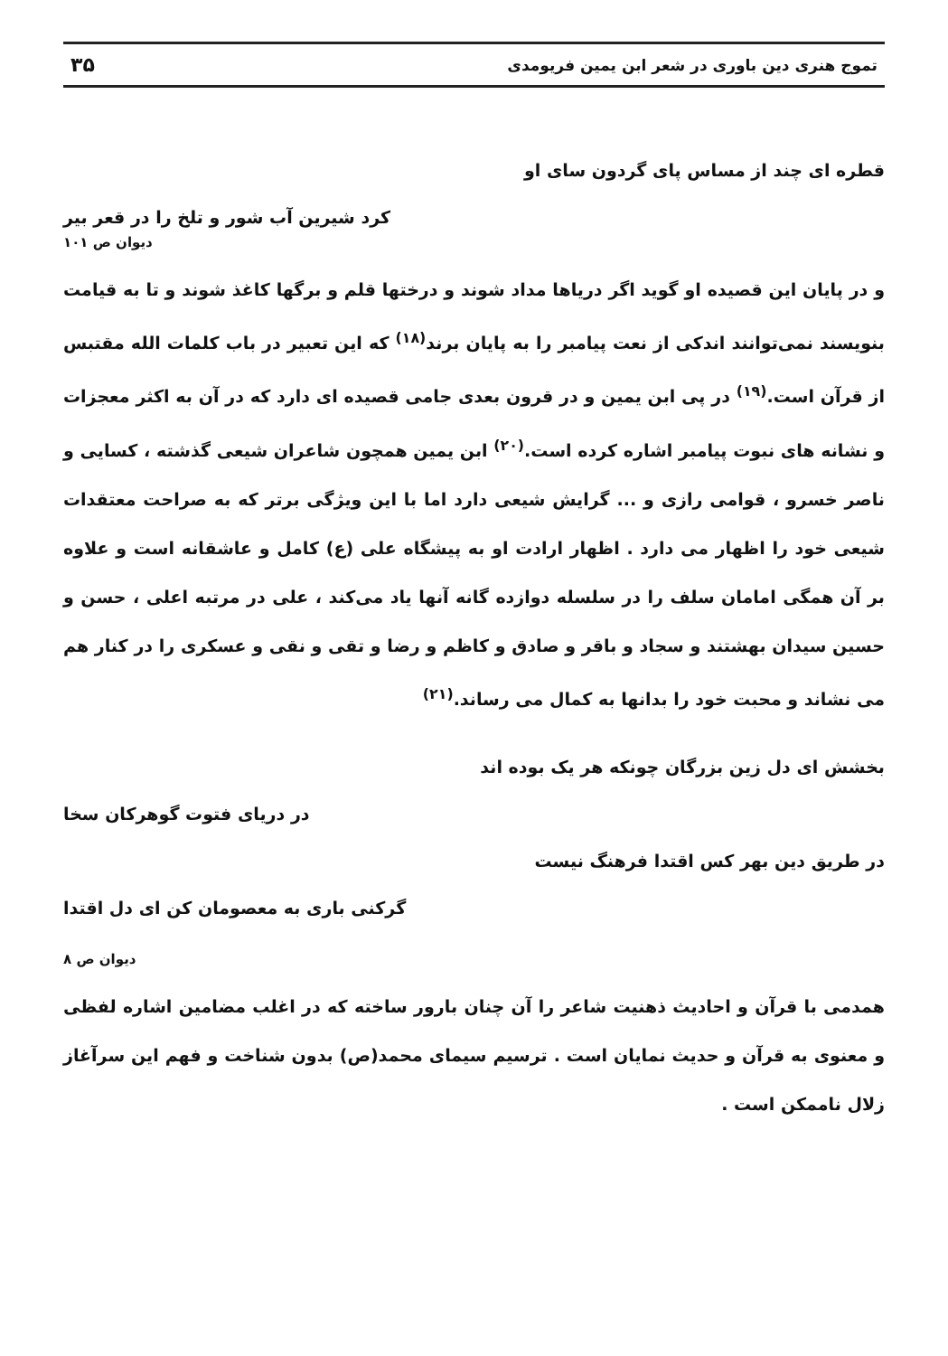تموج هنری دین باوری در شعر ابن یمین فریومدی ۳۵
قطره ای چند از مساس پای گردون سای او
کرد شیرین آب شور و تلخ را در قعر بیر
دیوان ص ۱۰۱
و در پایان این قصیده او گوید اگر دریاها مداد شوند و درختها قلم و برگها کاغذ شوند و تا به قیامت بنویسند نمی‌توانند اندکی از نعت پیامبر را به پایان برند<sup>(۱۸)</sup> که این تعبیر در باب کلمات الله مقتبس از قرآن است.<sup>(۱۹)</sup> در پی ابن یمین و در قرون بعدی جامی قصیده ای دارد که در آن به اکثر معجزات و نشانه های نبوت پیامبر اشاره کرده است.<sup>(۲۰)</sup> ابن یمین همچون شاعران شیعی گذشته ، کسایی و ناصر خسرو ، قوامی رازی و ... گرایش شیعی دارد اما با این ویژگی برتر که به صراحت معتقدات شیعی خود را اظهار می دارد . اظهار ارادت او به پیشگاه علی (ع) کامل و عاشقانه است و علاوه بر آن همگی امامان سلف را در سلسله دوازده گانه آنها یاد می‌کند ، علی در مرتبه اعلی ، حسن و حسین سیدان بهشتند و سجاد و باقر و صادق و کاظم و رضا و تقی و نقی و عسکری را در کنار هم می نشاند و محبت خود را بدانها به کمال می رساند.<sup>(۲۱)</sup>
بخشش ای دل زین بزرگان چونکه هر یک بوده اند
در دریای فتوت گوهرکان سخا
در طریق دین بهر کس اقتدا فرهنگ نیست
گرکنی باری به معصومان کن ای دل اقتدا
دیوان ص ۸
همدمی با قرآن و احادیث ذهنیت شاعر را آن چنان بارور ساخته که در اغلب مضامین اشاره لفظی و معنوی به قرآن و حدیث نمایان است . ترسیم سیمای محمد(ص) بدون شناخت و فهم این سرآغاز زلال ناممکن است .